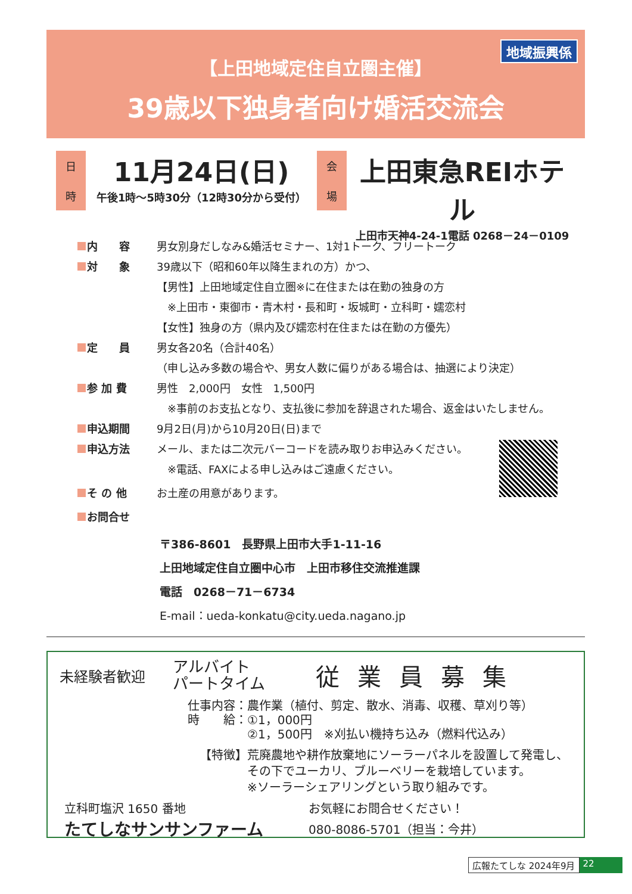地域振興係
【上田地域定住自立圏主催】
39歳以下独身者向け婚活交流会
日
時
11月24日(日)
午後1時～5時30分（12時30分から受付）
会
場
上田東急REIホテル
上田市天神4-24-1電話 0268－24－0109
内　　容
男女別身だしなみ&婚活セミナー、1対1トーク、フリートーク
対　　象
39歳以下（昭和60年以降生まれの方）かつ、
【男性】上田地域定住自立圏※に在住または在勤の独身の方
　※上田市・東御市・青木村・長和町・坂城町・立科町・嬬恋村
【女性】独身の方（県内及び嬬恋村在住または在勤の方優先）
定　　員 男女各20名（合計40名）
（申し込み多数の場合や、男女人数に偏りがある場合は、抽選により決定）
参 加 費 男性　2,000円　女性　1,500円
　※事前のお支払となり、支払後に参加を辞退された場合、返金はいたしません。
申込期間 9月2日(月)から10月20日(日)まで
申込方法
メール、または二次元バーコードを読み取りお申込みください。
　※電話、FAXによる申し込みはご遠慮ください。
そ の 他 お土産の用意があります。
お問合せ
〒386-8601　長野県上田市大手1-11-16
上田地域定住自立圏中心市　上田市移住交流推進課
電話　0268－71－6734
E-mail：ueda-konkatu@city.ueda.nagano.jp
未経験者歓迎 アルバイト
パートタイム 従業員募集
仕事内容：農作業（植付、剪定、散水、消毒、収穫、草刈り等）
時　　給：①1，000円
　　　　　②1，500円　※刈払い機持ち込み（燃料代込み）
【特徴】荒廃農地や耕作放棄地にソーラーパネルを設置して発電し、
　　　　その下でユーカリ、ブルーベリーを栽培しています。
　　　　※ソーラーシェアリングという取り組みです。
立科町塩沢 1650 番地
たてしなサンサンファーム
お気軽にお問合せください！
080-8086-5701（担当：今井）
広報たてしな 2024年9月 22